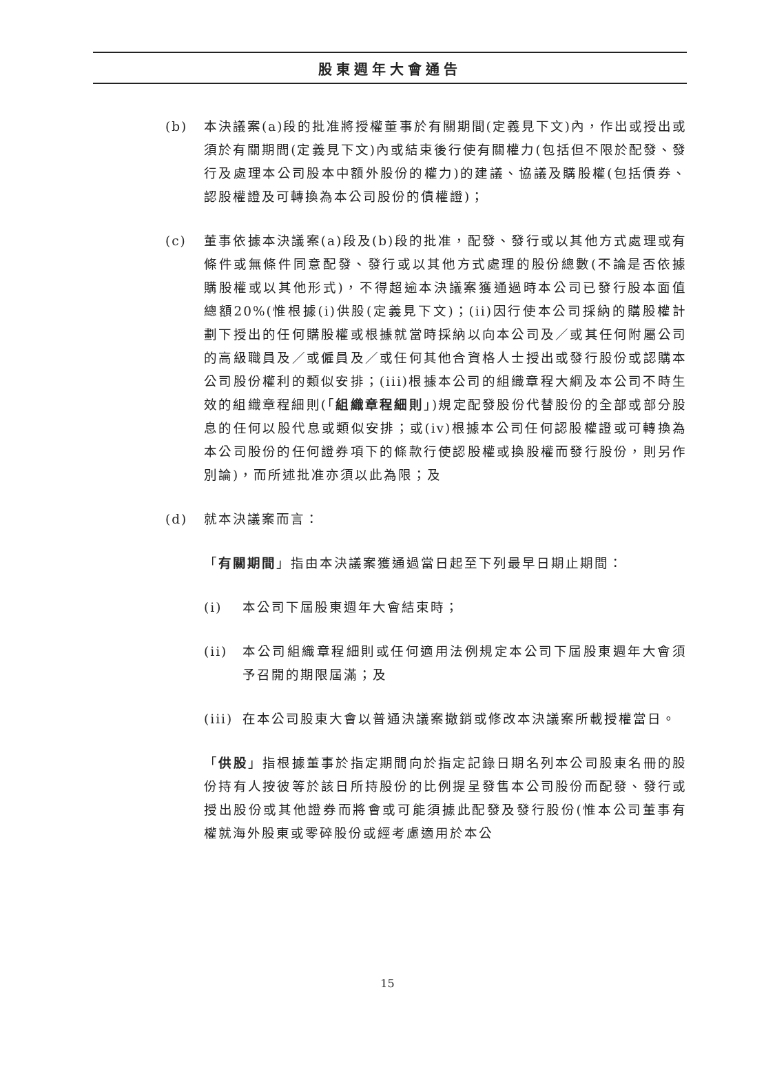股東週年大會通告
(b) 本決議案(a)段的批准將授權董事於有關期間(定義見下文)內，作出或授出或須於有關期間(定義見下文)內或結束後行使有關權力(包括但不限於配發、發行及處理本公司股本中額外股份的權力)的建議、協議及購股權(包括債券、認股權證及可轉換為本公司股份的債權證)；
(c) 董事依據本決議案(a)段及(b)段的批准，配發、發行或以其他方式處理或有條件或無條件同意配發、發行或以其他方式處理的股份總數(不論是否依據購股權或以其他形式)，不得超逾本決議案獲通過時本公司已發行股本面值總額20%(惟根據(i)供股(定義見下文)；(ii)因行使本公司採納的購股權計劃下授出的任何購股權或根據就當時採納以向本公司及／或其任何附屬公司的高級職員及／或僱員及／或任何其他合資格人士授出或發行股份或認購本公司股份權利的類似安排；(iii)根據本公司的組織章程大綱及本公司不時生效的組織章程細則(「組織章程細則」)規定配發股份代替股份的全部或部分股息的任何以股代息或類似安排；或(iv)根據本公司任何認股權證或可轉換為本公司股份的任何證券項下的條款行使認股權或換股權而發行股份，則另作別論)，而所述批准亦須以此為限；及
(d) 就本決議案而言：
「有關期間」指由本決議案獲通過當日起至下列最早日期止期間：
(i) 本公司下屆股東週年大會結束時；
(ii) 本公司組織章程細則或任何適用法例規定本公司下屆股東週年大會須予召開的期限屆滿；及
(iii)
在本公司股東大會以普通決議案撤銷或修改本決議案所載授權當日。
「供股」指根據董事於指定期間向於指定記錄日期名列本公司股東名冊的股份持有人按彼等於該日所持股份的比例提呈發售本公司股份而配發、發行或授出股份或其他證券而將會或可能須據此配發及發行股份(惟本公司董事有權就海外股東或零碎股份或經考慮適用於本公
15